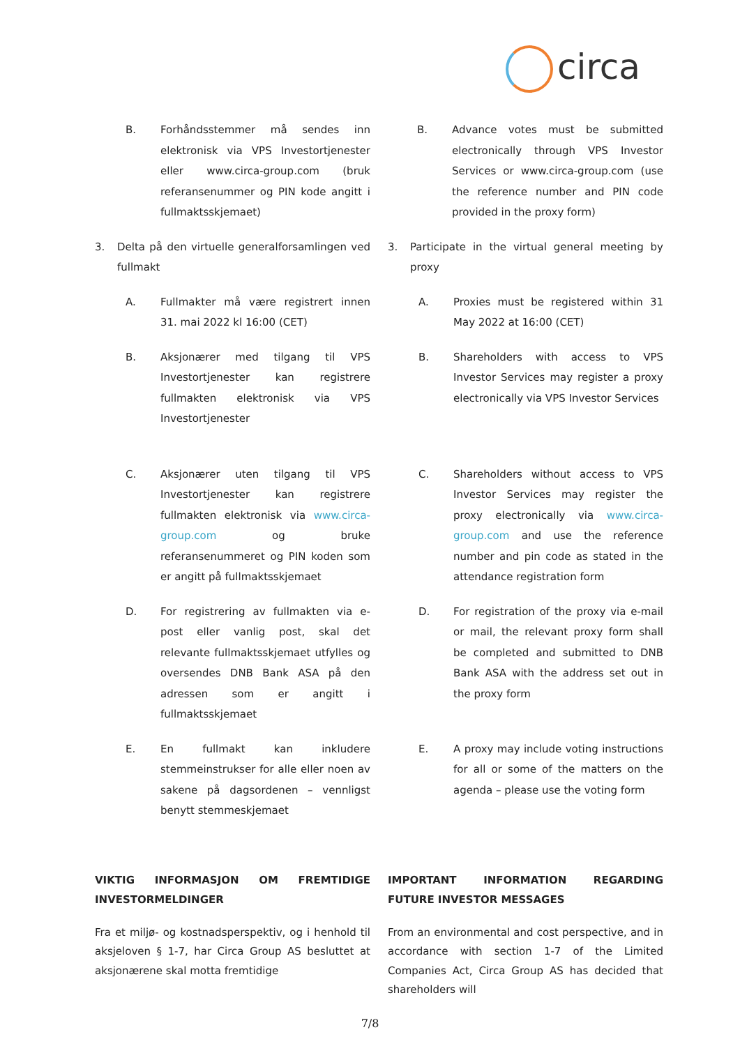circa
B. Forhåndsstemmer må sendes inn elektronisk via VPS Investortjenester eller www.circa-group.com (bruk referansenummer og PIN kode angitt i fullmaktsskjemaet)
B. Advance votes must be submitted electronically through VPS Investor Services or www.circa-group.com (use the reference number and PIN code provided in the proxy form)
3. Delta på den virtuelle generalforsamlingen ved fullmakt
3. Participate in the virtual general meeting by proxy
A. Fullmakter må være registrert innen 31. mai 2022 kl 16:00 (CET)
A. Proxies must be registered within 31 May 2022 at 16:00 (CET)
B. Aksjonærer med tilgang til VPS Investortjenester kan registrere fullmakten elektronisk via VPS Investortjenester
B. Shareholders with access to VPS Investor Services may register a proxy electronically via VPS Investor Services
C. Aksjonærer uten tilgang til VPS Investortjenester kan registrere fullmakten elektronisk via www.circa-group.com og bruke referansenummeret og PIN koden som er angitt på fullmaktsskjemaet
C. Shareholders without access to VPS Investor Services may register the proxy electronically via www.circa-group.com and use the reference number and pin code as stated in the attendance registration form
D. For registrering av fullmakten via e-post eller vanlig post, skal det relevante fullmaktsskjemaet utfylles og oversendes DNB Bank ASA på den adressen som er angitt i fullmaktsskjemaet
D. For registration of the proxy via e-mail or mail, the relevant proxy form shall be completed and submitted to DNB Bank ASA with the address set out in the proxy form
E. En fullmakt kan inkludere stemmeinstrukser for alle eller noen av sakene på dagsordenen – vennligst benytt stemmeskjemaet
E. A proxy may include voting instructions for all or some of the matters on the agenda – please use the voting form
VIKTIG INFORMASJON OM FREMTIDIGE INVESTORMELDINGER
IMPORTANT INFORMATION REGARDING FUTURE INVESTOR MESSAGES
Fra et miljø- og kostnadsperspektiv, og i henhold til aksjeloven § 1-7, har Circa Group AS besluttet at aksjonærene skal motta fremtidige
From an environmental and cost perspective, and in accordance with section 1-7 of the Limited Companies Act, Circa Group AS has decided that shareholders will
7/8